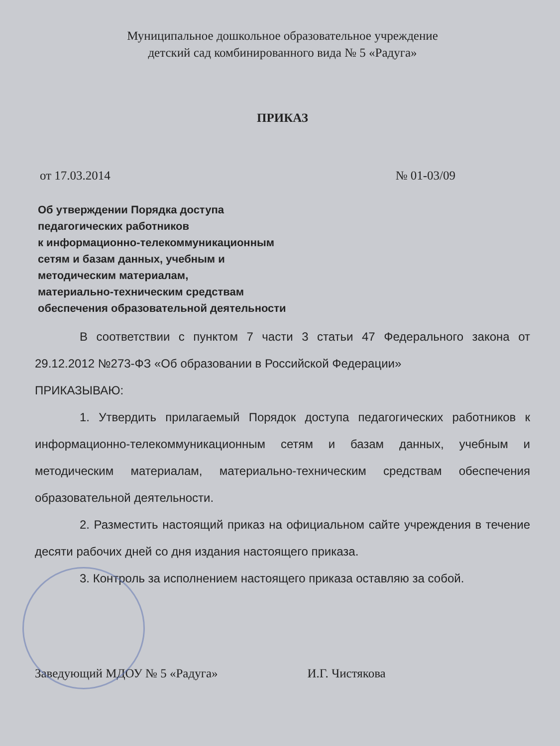Муниципальное дошкольное образовательное учреждение
детский сад комбинированного вида № 5 «Радуга»
ПРИКАЗ
от 17.03.2014 № 01-03/09
Об утверждении Порядка доступа
педагогических работников
к информационно-телекоммуникационным
сетям и базам данных, учебным и
методическим материалам,
материально-техническим средствам
обеспечения образовательной деятельности
В соответствии с пунктом 7 части 3 статьи 47 Федерального закона от 29.12.2012 №273-ФЗ «Об образовании в Российской Федерации»
ПРИКАЗЫВАЮ:
1. Утвердить прилагаемый Порядок доступа педагогических работников к информационно-телекоммуникационным сетям и базам данных, учебным и методическим материалам, материально-техническим средствам обеспечения образовательной деятельности.
2. Разместить настоящий приказ на официальном сайте учреждения в течение десяти рабочих дней со дня издания настоящего приказа.
3. Контроль за исполнением настоящего приказа оставляю за собой.
Заведующий МДОУ № 5 «Радуга» И.Г. Чистякова